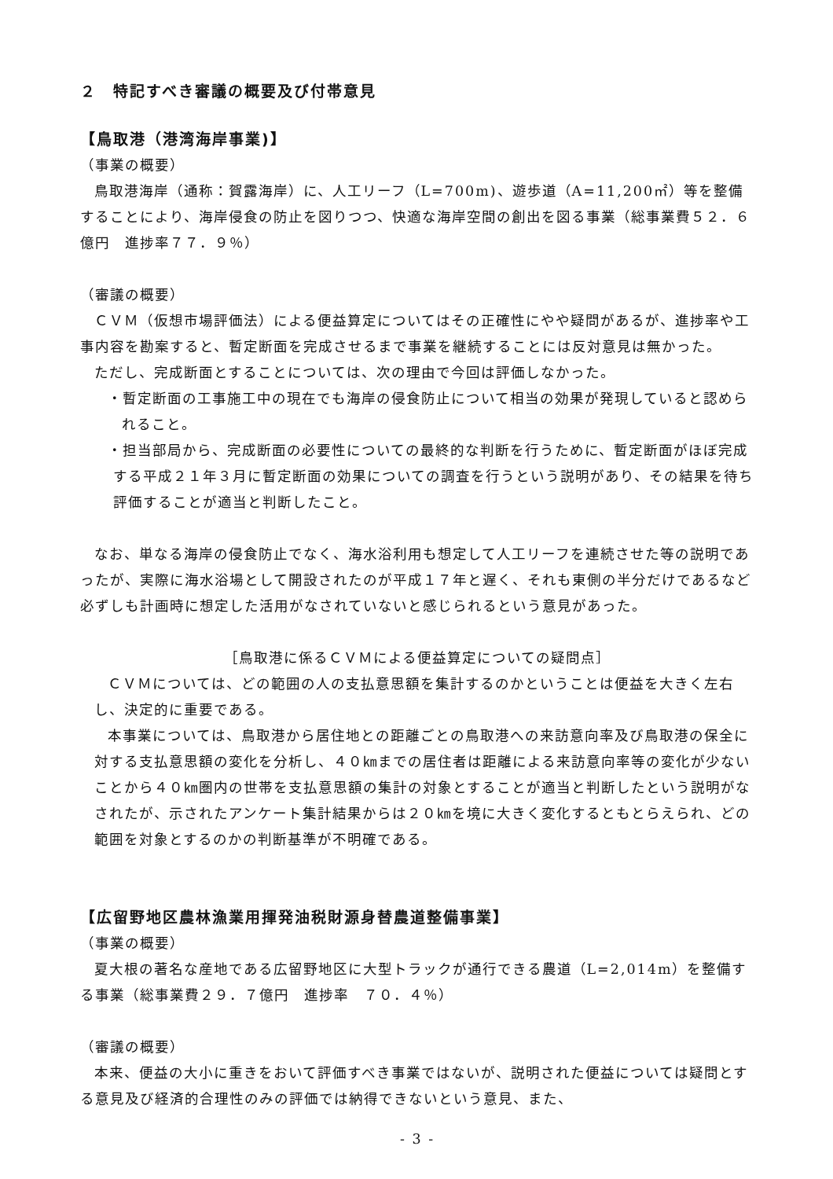２　特記すべき審議の概要及び付帯意見
【鳥取港（港湾海岸事業)】
（事業の概要）
鳥取港海岸（通称：賀露海岸）に、人工リーフ（L=700m)、遊歩道（A=11,200㎡）等を整備することにより、海岸侵食の防止を図りつつ、快適な海岸空間の創出を図る事業（総事業費５２．６億円　進捗率７７．９％）
（審議の概要）
ＣＶＭ（仮想市場評価法）による便益算定についてはその正確性にやや疑問があるが、進捗率や工事内容を勘案すると、暫定断面を完成させるまで事業を継続することには反対意見は無かった。
ただし、完成断面とすることについては、次の理由で今回は評価しなかった。
・暫定断面の工事施工中の現在でも海岸の侵食防止について相当の効果が発現していると認められること。
・担当部局から、完成断面の必要性についての最終的な判断を行うために、暫定断面がほぼ完成する平成２１年３月に暫定断面の効果についての調査を行うという説明があり、その結果を待ち評価することが適当と判断したこと。
なお、単なる海岸の侵食防止でなく、海水浴利用も想定して人工リーフを連続させた等の説明であったが、実際に海水浴場として開設されたのが平成１７年と遅く、それも東側の半分だけであるなど必ずしも計画時に想定した活用がなされていないと感じられるという意見があった。
［鳥取港に係るＣＶＭによる便益算定についての疑問点］
ＣＶＭについては、どの範囲の人の支払意思額を集計するのかということは便益を大きく左右し、決定的に重要である。
本事業については、鳥取港から居住地との距離ごとの鳥取港への来訪意向率及び鳥取港の保全に対する支払意思額の変化を分析し、４０㎞までの居住者は距離による来訪意向率等の変化が少ないことから４０㎞圏内の世帯を支払意思額の集計の対象とすることが適当と判断したという説明がなされたが、示されたアンケート集計結果からは２０㎞を境に大きく変化するともとらえられ、どの範囲を対象とするのかの判断基準が不明確である。
【広留野地区農林漁業用揮発油税財源身替農道整備事業】
（事業の概要）
夏大根の著名な産地である広留野地区に大型トラックが通行できる農道（L=2,014m）を整備する事業（総事業費２９．７億円　進捗率　７０．４％）
（審議の概要）
本来、便益の大小に重きをおいて評価すべき事業ではないが、説明された便益については疑問とする意見及び経済的合理性のみの評価では納得できないという意見、また、
- 3 -